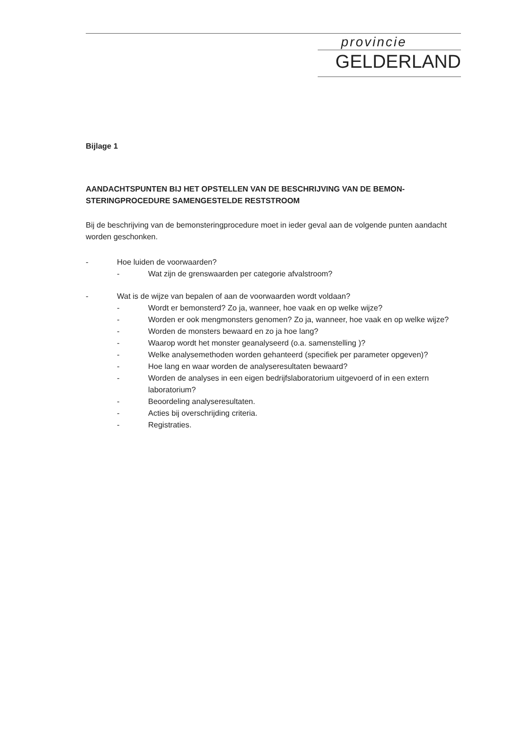provincie
GELDERLAND
Bijlage 1
AANDACHTSPUNTEN BIJ HET OPSTELLEN VAN DE BESCHRIJVING VAN DE BEMON-STERINGPROCEDURE SAMENGESTELDE RESTSTROOM
Bij de beschrijving van de bemonsteringprocedure moet in ieder geval aan de volgende punten aandacht worden geschonken.
- Hoe luiden de voorwaarden?
- Wat zijn de grenswaarden per categorie afvalstroom?
- Wat is de wijze van bepalen of aan de voorwaarden wordt voldaan?
- Wordt er bemonsterd? Zo ja, wanneer, hoe vaak en op welke wijze?
- Worden er ook mengmonsters genomen? Zo ja, wanneer, hoe vaak en op welke wijze?
- Worden de monsters bewaard en zo ja hoe lang?
- Waarop wordt het monster geanalyseerd (o.a. samenstelling )?
- Welke analysemethoden worden gehanteerd (specifiek per parameter opgeven)?
- Hoe lang en waar worden de analyseresultaten bewaard?
- Worden de analyses in een eigen bedrijfslaboratorium uitgevoerd of in een extern laboratorium?
- Beoordeling analyseresultaten.
- Acties bij overschrijding criteria.
- Registraties.